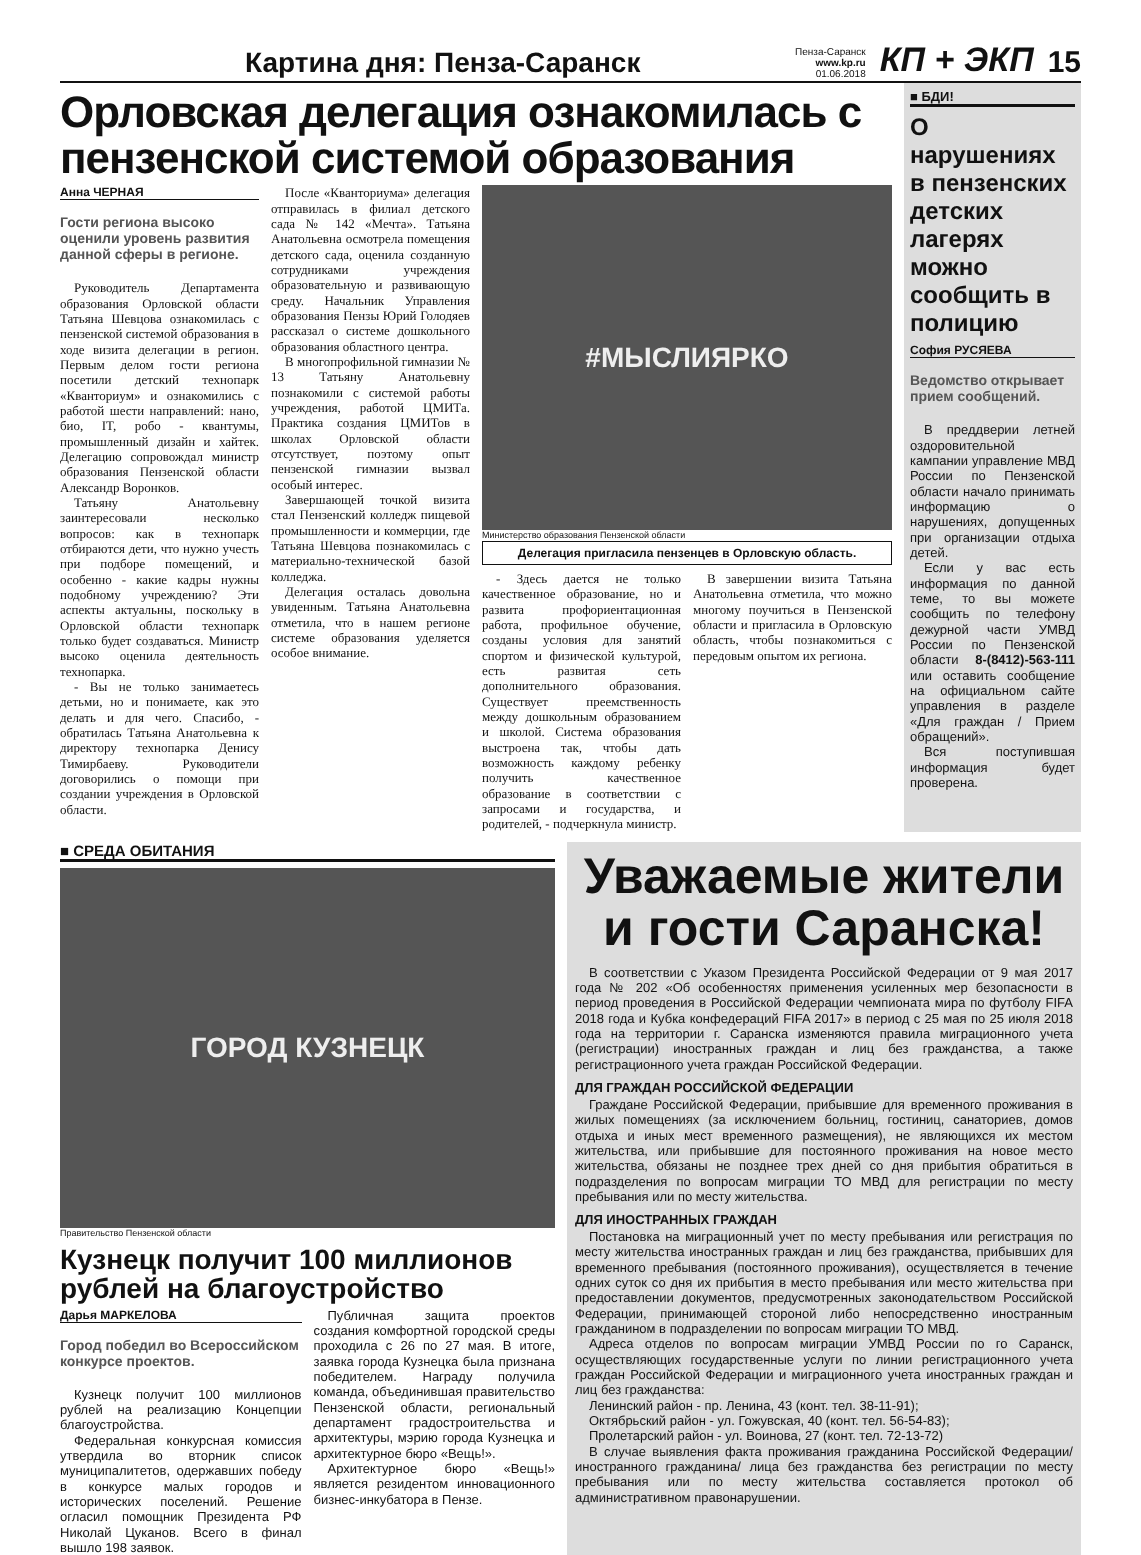Картина дня: Пенза-Саранск
Пенза-Саранск
www.kp.ru
01.06.2018
КП + ЭКП
15
Орловская делегация ознакомилась с пензенской системой образования
Анна ЧЕРНАЯ
Гости региона высоко оценили уровень развития данной сферы в регионе.
Руководитель Департамента образования Орловской области Татьяна Шевцова ознакомилась с пензенской системой образования в ходе визита делегации в регион. Первым делом гости региона посетили детский технопарк «Кванториум» и ознакомились с работой шести направлений: нано, био, IT, робо - квантумы, промышленный дизайн и хайтек. Делегацию сопровождал министр образования Пензенской области Александр Воронков.
Татьяну Анатольевну заинтересовали несколько вопросов: как в технопарк отбираются дети, что нужно учесть при подборе помещений, и особенно - какие кадры нужны подобному учреждению? Эти аспекты актуальны, поскольку в Орловской области технопарк только будет создаваться. Министр высоко оценила деятельность технопарка.
- Вы не только занимаетесь детьми, но и понимаете, как это делать и для чего. Спасибо, - обратилась Татьяна Анатольевна к директору технопарка Денису Тимирбаеву. Руководители договорились о помощи при создании учреждения в Орловской области.
После «Кванториума» делегация отправилась в филиал детского сада № 142 «Мечта». Татьяна Анатольевна осмотрела помещения детского сада, оценила созданную сотрудниками учреждения образовательную и развивающую среду. Начальник Управления образования Пензы Юрий Голодяев рассказал о системе дошкольного образования областного центра.
В многопрофильной гимназии № 13 Татьяну Анатольевну познакомили с системой работы учреждения, работой ЦМИТа. Практика создания ЦМИТов в школах Орловской области отсутствует, поэтому опыт пензенской гимназии вызвал особый интерес.
Завершающей точкой визита стал Пензенский колледж пищевой промышленности и коммерции, где Татьяна Шевцова познакомилась с материально-технической базой колледжа.
Делегация осталась довольна увиденным. Татьяна Анатольевна отметила, что в нашем регионе системе образования уделяется особое внимание.
#МЫСЛИЯРКО
Министерство образования Пензенской области
Делегация пригласила пензенцев в Орловскую область.
- Здесь дается не только качественное образование, но и развита профориентационная работа, профильное обучение, созданы условия для занятий спортом и физической культурой, есть развитая сеть дополнительного образования. Существует преемственность между дошкольным образованием и школой. Система образования выстроена так, чтобы дать возможность каждому ребенку получить качественное образование в соответствии с запросами и государства, и родителей, - подчеркнула министр.
В завершении визита Татьяна Анатольевна отметила, что можно многому поучиться в Пензенской области и пригласила в Орловскую область, чтобы познакомиться с передовым опытом их региона.
■ БДИ!
О нарушениях в пензенских детских лагерях можно сообщить в полицию
София РУСЯЕВА
Ведомство открывает прием сообщений.
В преддверии летней оздоровительной кампании управление МВД России по Пензенской области начало принимать информацию о нарушениях, допущенных при организации отдыха детей.
Если у вас есть информация по данной теме, то вы можете сообщить по телефону дежурной части УМВД России по Пензенской области 8-(8412)-563-111 или оставить сообщение на официальном сайте управления в разделе «Для граждан / Прием обращений».
Вся поступившая информация будет проверена.
■ СРЕДА ОБИТАНИЯ
ГОРОД КУЗНЕЦК
Правительство Пензенской области
Кузнецк получит 100 миллионов рублей на благоустройство
Дарья МАРКЕЛОВА
Город победил во Всероссийском конкурсе проектов.
Кузнецк получит 100 миллионов рублей на реализацию Концепции благоустройства.
Федеральная конкурсная комиссия утвердила во вторник список муниципалитетов, одержавших победу в конкурсе малых городов и исторических поселений. Решение огласил помощник Президента РФ Николай Цуканов. Всего в финал вышло 198 заявок.
Публичная защита проектов создания комфортной городской среды проходила с 26 по 27 мая. В итоге, заявка города Кузнецка была признана победителем. Награду получила команда, объединившая правительство Пензенской области, региональный департамент градостроительства и архитектуры, мэрию города Кузнецка и архитектурное бюро «Вещь!».
Архитектурное бюро «Вещь!» является резидентом инновационного бизнес-инкубатора в Пензе.
Уважаемые жители и гости Саранска!
В соответствии с Указом Президента Российской Федерации от 9 мая 2017 года № 202 «Об особенностях применения усиленных мер безопасности в период проведения в Российской Федерации чемпионата мира по футболу FIFA 2018 года и Кубка конфедераций FIFA 2017» в период с 25 мая по 25 июля 2018 года на территории г. Саранска изменяются правила миграционного учета (регистрации) иностранных граждан и лиц без гражданства, а также регистрационного учета граждан Российской Федерации.
ДЛЯ ГРАЖДАН РОССИЙСКОЙ ФЕДЕРАЦИИ
Граждане Российской Федерации, прибывшие для временного проживания в жилых помещениях (за исключением больниц, гостиниц, санаториев, домов отдыха и иных мест временного размещения), не являющихся их местом жительства, или прибывшие для постоянного проживания на новое место жительства, обязаны не позднее трех дней со дня прибытия обратиться в подразделения по вопросам миграции ТО МВД для регистрации по месту пребывания или по месту жительства.
ДЛЯ ИНОСТРАННЫХ ГРАЖДАН
Постановка на миграционный учет по месту пребывания или регистрация по месту жительства иностранных граждан и лиц без гражданства, прибывших для временного пребывания (постоянного проживания), осуществляется в течение одних суток со дня их прибытия в место пребывания или место жительства при предоставлении документов, предусмотренных законодательством Российской Федерации, принимающей стороной либо непосредственно иностранным гражданином в подразделении по вопросам миграции ТО МВД.
Адреса отделов по вопросам миграции УМВД России по го Саранск, осуществляющих государственные услуги по линии регистрационного учета граждан Российской Федерации и миграционного учета иностранных граждан и лиц без гражданства:
Ленинский район - пр. Ленина, 43 (конт. тел. 38-11-91);
Октябрьский район - ул. Гожувская, 40 (конт. тел. 56-54-83);
Пролетарский район - ул. Воинова, 27 (конт. тел. 72-13-72)
В случае выявления факта проживания гражданина Российской Федерации/ иностранного гражданина/ лица без гражданства без регистрации по месту пребывания или по месту жительства составляется протокол об административном правонарушении.